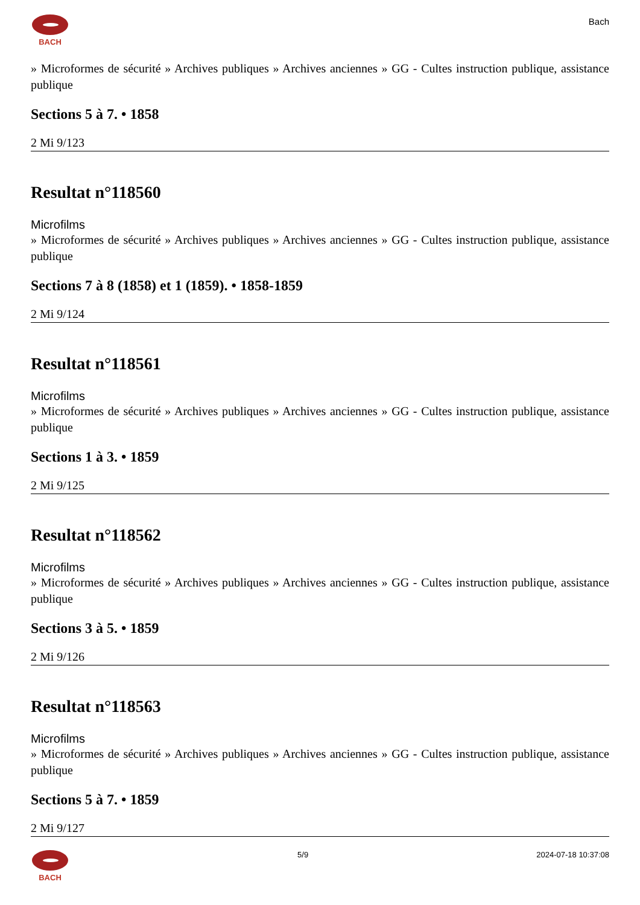BACH
Bach
» Microformes de sécurité » Archives publiques » Archives anciennes » GG - Cultes instruction publique, assistance publique
Sections 5 à 7. • 1858
2 Mi 9/123
Resultat n°118560
Microfilms
» Microformes de sécurité » Archives publiques » Archives anciennes » GG - Cultes instruction publique, assistance publique
Sections 7 à 8 (1858) et 1 (1859). • 1858-1859
2 Mi 9/124
Resultat n°118561
Microfilms
» Microformes de sécurité » Archives publiques » Archives anciennes » GG - Cultes instruction publique, assistance publique
Sections 1 à 3. • 1859
2 Mi 9/125
Resultat n°118562
Microfilms
» Microformes de sécurité » Archives publiques » Archives anciennes » GG - Cultes instruction publique, assistance publique
Sections 3 à 5. • 1859
2 Mi 9/126
Resultat n°118563
Microfilms
» Microformes de sécurité » Archives publiques » Archives anciennes » GG - Cultes instruction publique, assistance publique
Sections 5 à 7. • 1859
2 Mi 9/127
BACH 5/9 2024-07-18 10:37:08